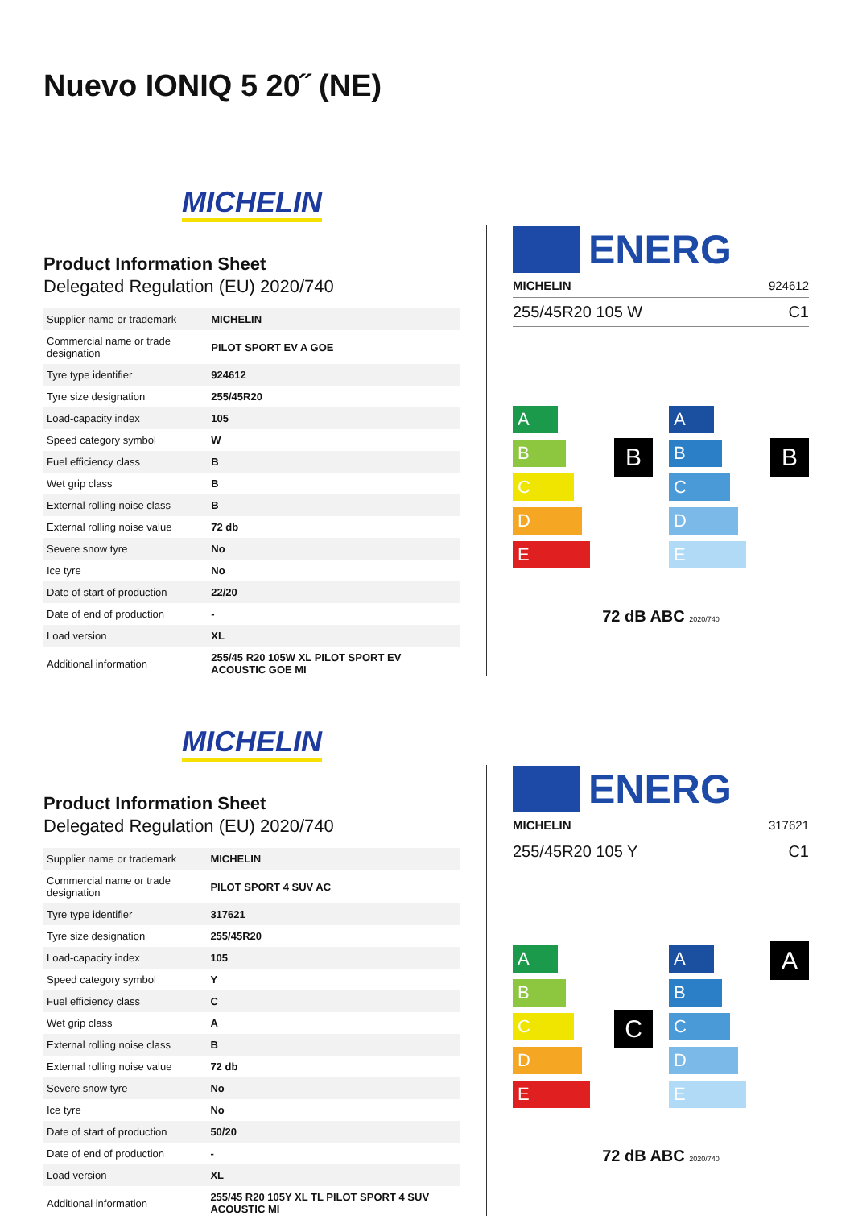Nuevo IONIQ 5 20˝ (NE)
MICHELIN
Product Information Sheet
Delegated Regulation (EU) 2020/740
| Supplier name or trademark | MICHELIN |
| Commercial name or trade designation | PILOT SPORT EV A GOE |
| Tyre type identifier | 924612 |
| Tyre size designation | 255/45R20 |
| Load-capacity index | 105 |
| Speed category symbol | W |
| Fuel efficiency class | B |
| Wet grip class | B |
| External rolling noise class | B |
| External rolling noise value | 72 db |
| Severe snow tyre | No |
| Ice tyre | No |
| Date of start of production | 22/20 |
| Date of end of production | - |
| Load version | XL |
| Additional information | 255/45 R20 105W XL PILOT SPORT EV ACOUSTIC GOE MI |
ENERG
MICHELIN 924612
255/45R20 105 W C1
A
B
C
D
E
B
A
B
C
D
E
B
72 dB ABC 2020/740
MICHELIN
Product Information Sheet
Delegated Regulation (EU) 2020/740
| Supplier name or trademark | MICHELIN |
| Commercial name or trade designation | PILOT SPORT 4 SUV AC |
| Tyre type identifier | 317621 |
| Tyre size designation | 255/45R20 |
| Load-capacity index | 105 |
| Speed category symbol | Y |
| Fuel efficiency class | C |
| Wet grip class | A |
| External rolling noise class | B |
| External rolling noise value | 72 db |
| Severe snow tyre | No |
| Ice tyre | No |
| Date of start of production | 50/20 |
| Date of end of production | - |
| Load version | XL |
| Additional information | 255/45 R20 105Y XL TL PILOT SPORT 4 SUV ACOUSTIC MI |
ENERG
MICHELIN 317621
255/45R20 105 Y C1
A
B
C
D
E
C
A
B
C
D
E
A
72 dB ABC 2020/740